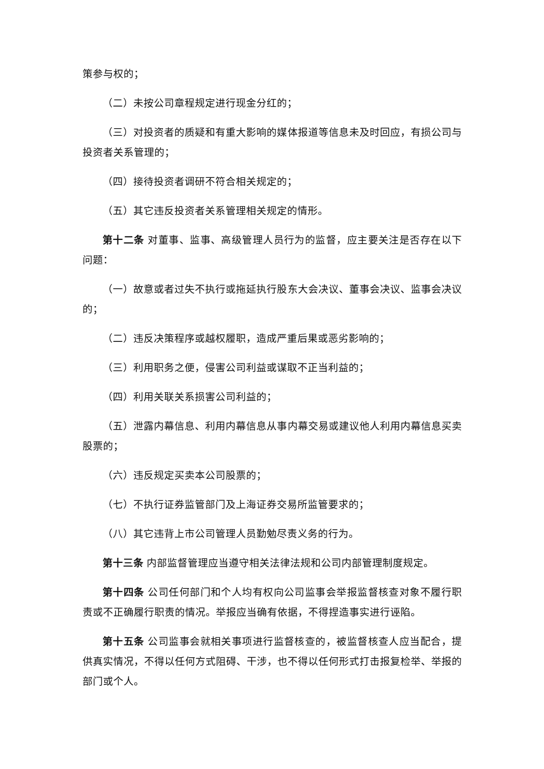策参与权的；
（二）未按公司章程规定进行现金分红的；
（三）对投资者的质疑和有重大影响的媒体报道等信息未及时回应，有损公司与投资者关系管理的；
（四）接待投资者调研不符合相关规定的；
（五）其它违反投资者关系管理相关规定的情形。
第十二条 对董事、监事、高级管理人员行为的监督，应主要关注是否存在以下问题：
（一）故意或者过失不执行或拖延执行股东大会决议、董事会决议、监事会决议的；
（二）违反决策程序或越权履职，造成严重后果或恶劣影响的；
（三）利用职务之便，侵害公司利益或谋取不正当利益的；
（四）利用关联关系损害公司利益的；
（五）泄露内幕信息、利用内幕信息从事内幕交易或建议他人利用内幕信息买卖股票的；
（六）违反规定买卖本公司股票的；
（七）不执行证券监管部门及上海证券交易所监管要求的；
（八）其它违背上市公司管理人员勤勉尽责义务的行为。
第十三条 内部监督管理应当遵守相关法律法规和公司内部管理制度规定。
第十四条 公司任何部门和个人均有权向公司监事会举报监督核查对象不履行职责或不正确履行职责的情况。举报应当确有依据，不得捏造事实进行诬陷。
第十五条 公司监事会就相关事项进行监督核查的，被监督核查人应当配合，提供真实情况，不得以任何方式阻碍、干涉，也不得以任何形式打击报复检举、举报的部门或个人。